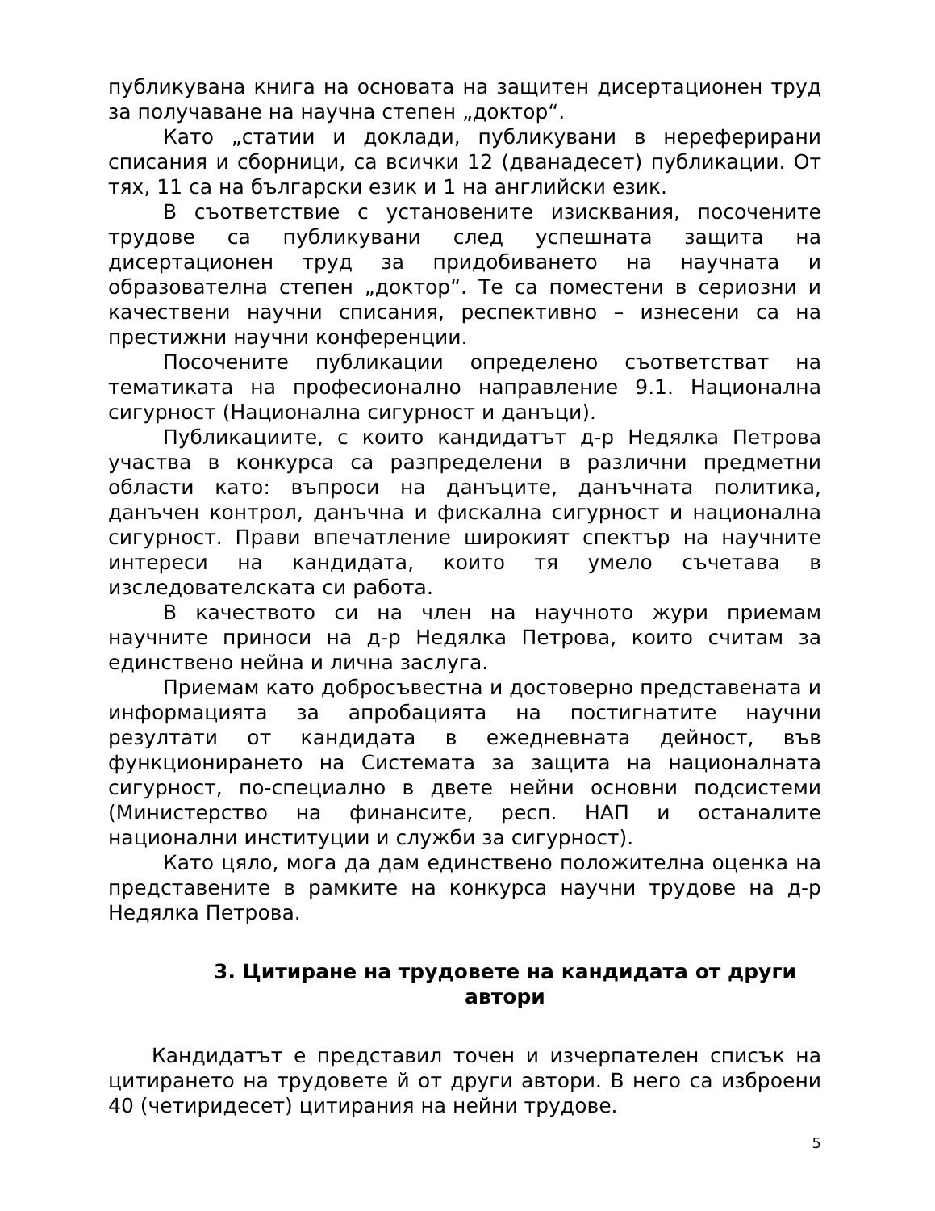публикувана книга на основата на защитен дисертационен труд за получаване на научна степен „доктор“.
Като „статии и доклади, публикувани в нереферирани списания и сборници, са всички 12 (дванадесет) публикации. От тях, 11 са на български език и 1 на английски език.
В съответствие с установените изисквания, посочените трудове са публикувани след успешната защита на дисертационен труд за придобиването на научната и образователна степен „доктор“. Те са поместени в сериозни и качествени научни списания, респективно – изнесени са на престижни научни конференции.
Посочените публикации определено съответстват на тематиката на професионално направление 9.1. Национална сигурност (Национална сигурност и данъци).
Публикациите, с които кандидатът д-р Недялка Петрова участва в конкурса са разпределени в различни предметни области като: въпроси на данъците, данъчната политика, данъчен контрол, данъчна и фискална сигурност и национална сигурност. Прави впечатление широкият спектър на научните интереси на кандидата, които тя умело съчетава в изследователската си работа.
В качеството си на член на научното жури приемам научните приноси на д-р Недялка Петрова, които считам за единствено нейна и лична заслуга.
Приемам като добросъвестна и достоверно представената и информацията за апробацията на постигнатите научни резултати от кандидата в ежедневната дейност, във функционирането на Системата за защита на националната сигурност, по-специално в двете нейни основни подсистеми (Министерство на финансите, респ. НАП и останалите национални институции и служби за сигурност).
Като цяло, мога да дам единствено положителна оценка на представените в рамките на конкурса научни трудове на д-р Недялка Петрова.
3. Цитиране на трудовете на кандидата от други автори
Кандидатът е представил точен и изчерпателен списък на цитирането на трудовете й от други автори. В него са изброени 40 (четиридесет) цитирания на нейни трудове.
5